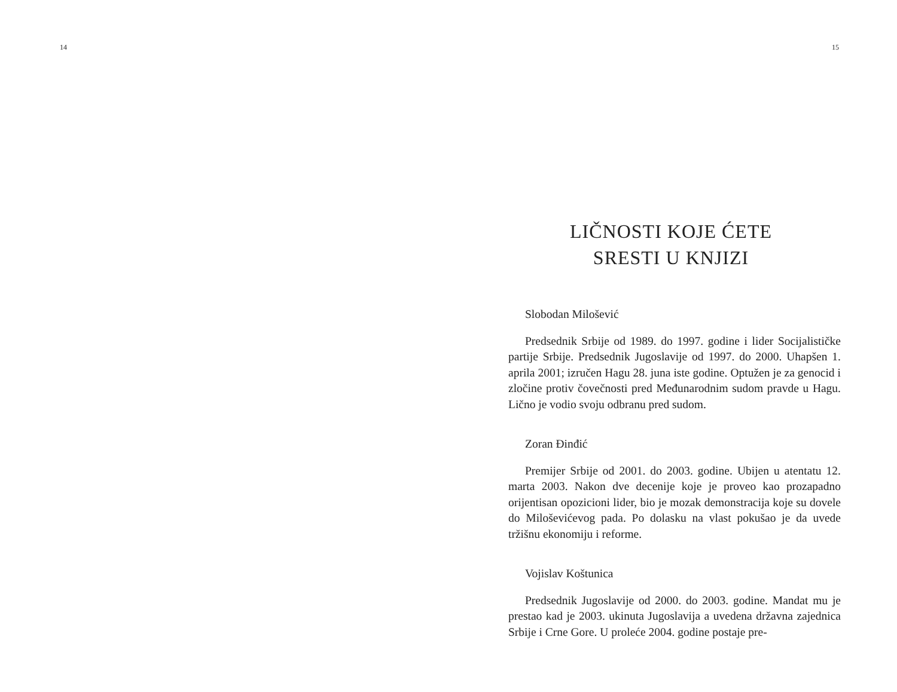14 15
LIČNOSTI KOJE ĆETE
SRESTI U KNJIZI
Slobodan Milošević
Predsednik Srbije od 1989. do 1997. godine i lider Socijalističke partije Srbije. Predsednik Jugoslavije od 1997. do 2000. Uhapšen 1. aprila 2001; izručen Hagu 28. juna iste godine. Optužen je za genocid i zločine protiv čovečnosti pred Međunarodnim sudom pravde u Hagu. Lično je vodio svoju odbranu pred sudom.
Zoran Đinđić
Premijer Srbije od 2001. do 2003. godine. Ubijen u atentatu 12. marta 2003. Nakon dve decenije koje je proveo kao prozapadno orijentisan opozicioni lider, bio je mozak demonstracija koje su dovele do Miloševićevog pada. Po dolasku na vlast pokušao je da uvede tržišnu ekonomiju i reforme.
Vojislav Koštunica
Predsednik Jugoslavije od 2000. do 2003. godine. Mandat mu je prestao kad je 2003. ukinuta Jugoslavija a uvedena državna zajednica Srbije i Crne Gore. U proleće 2004. godine postaje pre-